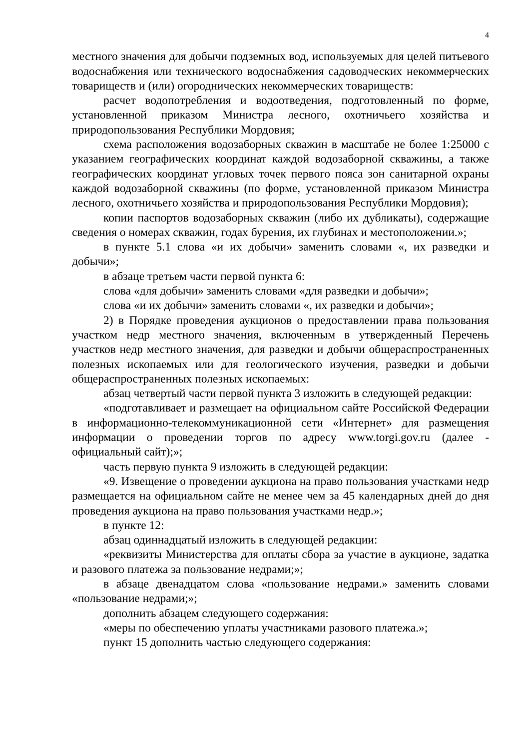4
местного значения для добычи подземных вод, используемых для целей питьевого водоснабжения или технического водоснабжения садоводческих некоммерческих товариществ и (или) огороднических некоммерческих товариществ:
расчет водопотребления и водоотведения, подготовленный по форме, установленной приказом Министра лесного, охотничьего хозяйства и природопользования Республики Мордовия;
схема расположения водозаборных скважин в масштабе не более 1:25000 с указанием географических координат каждой водозаборной скважины, а также географических координат угловых точек первого пояса зон санитарной охраны каждой водозаборной скважины (по форме, установленной приказом Министра лесного, охотничьего хозяйства и природопользования Республики Мордовия);
копии паспортов водозаборных скважин (либо их дубликаты), содержащие сведения о номерах скважин, годах бурения, их глубинах и местоположении.»;
в пункте 5.1 слова «и их добычи» заменить словами «, их разведки и добычи»;
в абзаце третьем части первой пункта 6:
слова «для добычи» заменить словами «для разведки и добычи»;
слова «и их добычи» заменить словами «, их разведки и добычи»;
2) в Порядке проведения аукционов о предоставлении права пользования участком недр местного значения, включенным в утвержденный Перечень участков недр местного значения, для разведки и добычи общераспространенных полезных ископаемых или для геологического изучения, разведки и добычи общераспространенных полезных ископаемых:
абзац четвертый части первой пункта 3 изложить в следующей редакции:
«подготавливает и размещает на официальном сайте Российской Федерации в информационно-телекоммуникационной сети «Интернет» для размещения информации о проведении торгов по адресу www.torgi.gov.ru (далее - официальный сайт);»;
часть первую пункта 9 изложить в следующей редакции:
«9. Извещение о проведении аукциона на право пользования участками недр размещается на официальном сайте не менее чем за 45 календарных дней до дня проведения аукциона на право пользования участками недр.»;
в пункте 12:
абзац одиннадцатый изложить в следующей редакции:
«реквизиты Министерства для оплаты сбора за участие в аукционе, задатка и разового платежа за пользование недрами;»;
в абзаце двенадцатом слова «пользование недрами.» заменить словами «пользование недрами;»;
дополнить абзацем следующего содержания:
«меры по обеспечению уплаты участниками разового платежа.»;
пункт 15 дополнить частью следующего содержания: